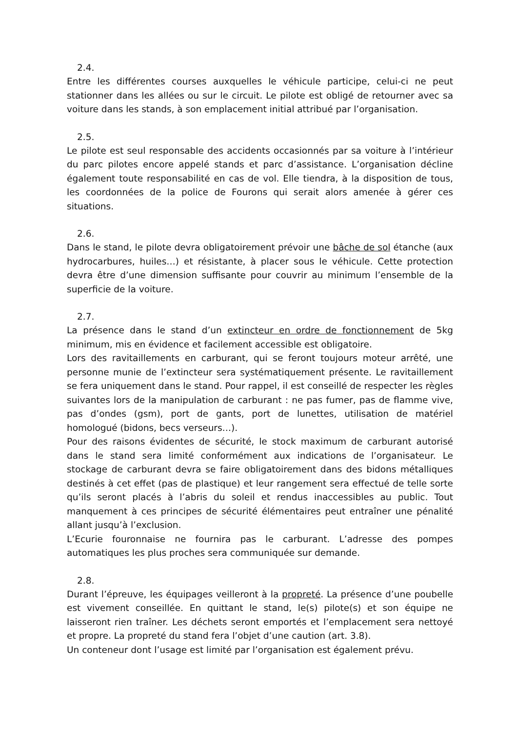2.4.
Entre les différentes courses auxquelles le véhicule participe, celui-ci ne peut stationner dans les allées ou sur le circuit. Le pilote est obligé de retourner avec sa voiture dans les stands, à son emplacement initial attribué par l’organisation.
2.5.
Le pilote est seul responsable des accidents occasionnés par sa voiture à l’intérieur du parc pilotes encore appelé stands et parc d’assistance. L’organisation décline également toute responsabilité en cas de vol. Elle tiendra, à la disposition de tous, les coordonnées de la police de Fourons qui serait alors amenée à gérer ces situations.
2.6.
Dans le stand, le pilote devra obligatoirement prévoir une bâche de sol étanche (aux hydrocarbures, huiles…) et résistante, à placer sous le véhicule. Cette protection devra être d’une dimension suffisante pour couvrir au minimum l’ensemble de la superficie de la voiture.
2.7.
La présence dans le stand d’un extincteur en ordre de fonctionnement de 5kg minimum, mis en évidence et facilement accessible est obligatoire.
Lors des ravitaillements en carburant, qui se feront toujours moteur arrêté, une personne munie de l’extincteur sera systématiquement présente. Le ravitaillement se fera uniquement dans le stand. Pour rappel, il est conseillé de respecter les règles suivantes lors de la manipulation de carburant : ne pas fumer, pas de flamme vive, pas d’ondes (gsm), port de gants, port de lunettes, utilisation de matériel homologué (bidons, becs verseurs…).
Pour des raisons évidentes de sécurité, le stock maximum de carburant autorisé dans le stand sera limité conformément aux indications de l’organisateur. Le stockage de carburant devra se faire obligatoirement dans des bidons métalliques destinés à cet effet (pas de plastique) et leur rangement sera effectué de telle sorte qu’ils seront placés à l’abris du soleil et rendus inaccessibles au public. Tout manquement à ces principes de sécurité élémentaires peut entraîner une pénalité allant jusqu’à l’exclusion.
L’Ecurie fouronnaise ne fournira pas le carburant. L’adresse des pompes automatiques les plus proches sera communiquée sur demande.
2.8.
Durant l’épreuve, les équipages veilleront à la propreté. La présence d’une poubelle est vivement conseillée. En quittant le stand, le(s) pilote(s) et son équipe ne laisseront rien traîner. Les déchets seront emportés et l’emplacement sera nettoyé et propre. La propreté du stand fera l’objet d’une caution (art. 3.8).
Un conteneur dont l’usage est limité par l’organisation est également prévu.